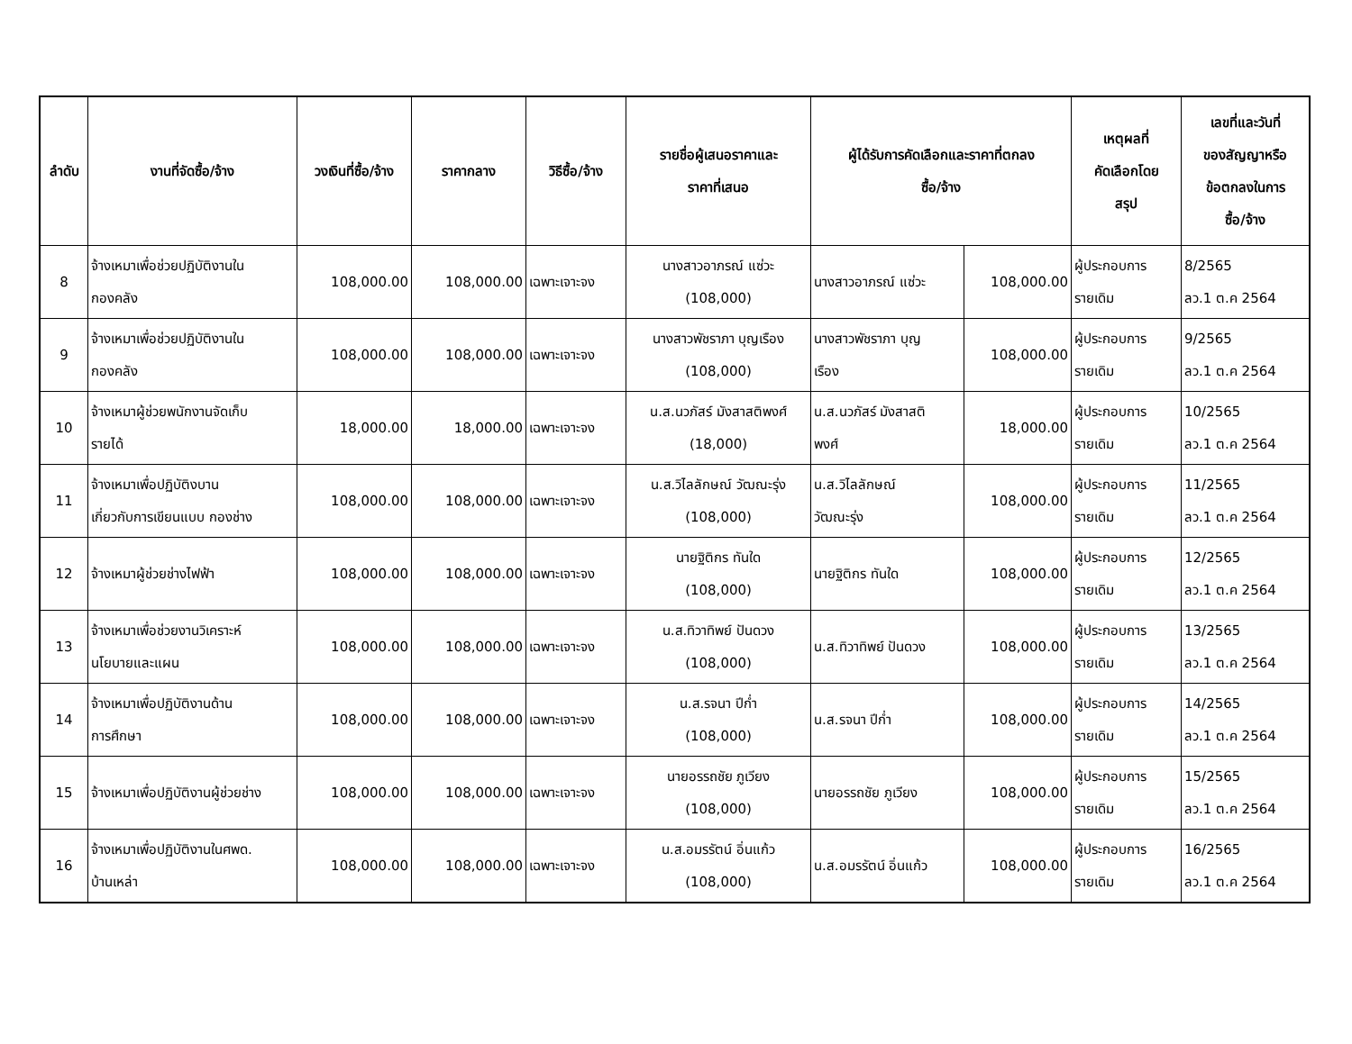| ลำดับ | งานที่จัดซื้อ/จ้าง | วงเงินที่ซื้อ/จ้าง | ราคากลาง | วิธีซื้อ/จ้าง | รายชื่อผู้เสนอราคาและ ราคาที่เสนอ | ผู้ได้รับการคัดเลือกและราคาที่ตกลง ซื้อ/จ้าง | | เหตุผลที่ คัดเลือกโดย สรุป | เลขที่และวันที่ ของสัญญาหรือ ข้อตกลงในการ ซื้อ/จ้าง |
| --- | --- | --- | --- | --- | --- | --- | --- | --- | --- |
| 8 | จ้างเหมาเพื่อช่วยปฏิบัติงานใน กองคลัง | 108,000.00 | 108,000.00 | เฉพาะเจาะจง | นางสาวอาภรณ์ แซ่วะ (108,000) | นางสาวอาภรณ์ แซ่วะ | 108,000.00 | ผู้ประกอบการ รายเดิม | 8/2565 ลว.1 ต.ค 2564 |
| 9 | จ้างเหมาเพื่อช่วยปฏิบัติงานใน กองคลัง | 108,000.00 | 108,000.00 | เฉพาะเจาะจง | นางสาวพัชราภา บุญเรือง (108,000) | นางสาวพัชราภา บุญ เรือง | 108,000.00 | ผู้ประกอบการ รายเดิม | 9/2565 ลว.1 ต.ค 2564 |
| 10 | จ้างเหมาผู้ช่วยพนักงานจัดเก็บ รายได้ | 18,000.00 | 18,000.00 | เฉพาะเจาะจง | น.ส.นวภัสร์ มังสาสติพงศ์ (18,000) | น.ส.นวภัสร์ มังสาสติ พงศ์ | 18,000.00 | ผู้ประกอบการ รายเดิม | 10/2565 ลว.1 ต.ค 2564 |
| 11 | จ้างเหมาเพื่อปฏิบัติงบาน เกี่ยวกับการเขียนแบบ กองช่าง | 108,000.00 | 108,000.00 | เฉพาะเจาะจง | น.ส.วิไลลักษณ์ วัฒณะรุ่ง (108,000) | น.ส.วิไลลักษณ์ วัฒณะรุ่ง | 108,000.00 | ผู้ประกอบการ รายเดิม | 11/2565 ลว.1 ต.ค 2564 |
| 12 | จ้างเหมาผู้ช่วยช่างไฟฟ้า | 108,000.00 | 108,000.00 | เฉพาะเจาะจง | นายฐิติกร ทันใด (108,000) | นายฐิติกร ทันใด | 108,000.00 | ผู้ประกอบการ รายเดิม | 12/2565 ลว.1 ต.ค 2564 |
| 13 | จ้างเหมาเพื่อช่วยงานวิเคราะห์ นโยบายและแผน | 108,000.00 | 108,000.00 | เฉพาะเจาะจง | น.ส.ทิวาทิพย์ ปันดวง (108,000) | น.ส.ทิวาทิพย์ ปันดวง | 108,000.00 | ผู้ประกอบการ รายเดิม | 13/2565 ลว.1 ต.ค 2564 |
| 14 | จ้างเหมาเพื่อปฏิบัติงานด้าน การศึกษา | 108,000.00 | 108,000.00 | เฉพาะเจาะจง | น.ส.รจนา ปีก่ำ (108,000) | น.ส.รจนา ปีก่ำ | 108,000.00 | ผู้ประกอบการ รายเดิม | 14/2565 ลว.1 ต.ค 2564 |
| 15 | จ้างเหมาเพื่อปฏิบัติงานผู้ช่วยช่าง | 108,000.00 | 108,000.00 | เฉพาะเจาะจง | นายอรรถชัย ภูเวียง (108,000) | นายอรรถชัย ภูเวียง | 108,000.00 | ผู้ประกอบการ รายเดิม | 15/2565 ลว.1 ต.ค 2564 |
| 16 | จ้างเหมาเพื่อปฏิบัติงานในศพด. บ้านเหล่า | 108,000.00 | 108,000.00 | เฉพาะเจาะจง | น.ส.อมรรัตน์ อิ่นแก้ว (108,000) | น.ส.อมรรัตน์ อิ่นแก้ว | 108,000.00 | ผู้ประกอบการ รายเดิม | 16/2565 ลว.1 ต.ค 2564 |